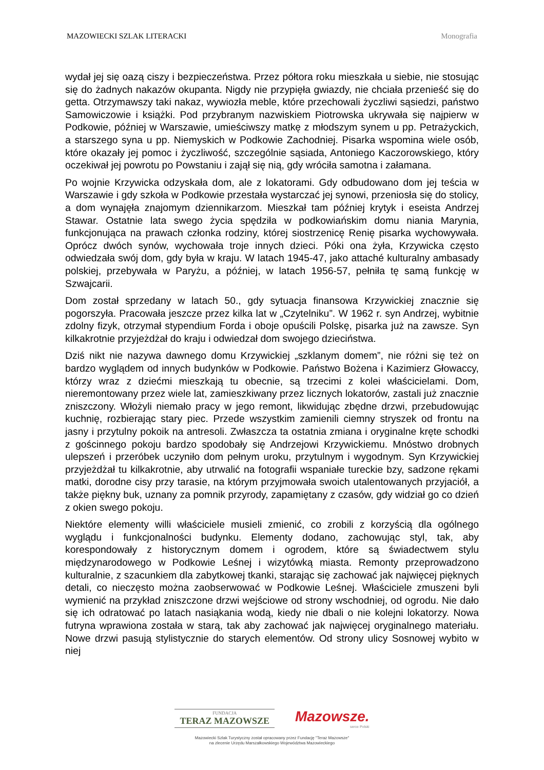MAZOWIECKI SZLAK LITERACKI Monografia
wydał jej się oazą ciszy i bezpieczeństwa. Przez półtora roku mieszkała u siebie, nie stosując się do żadnych nakazów okupanta. Nigdy nie przypięła gwiazdy, nie chciała przenieść się do getta. Otrzymawszy taki nakaz, wywiozła meble, które przechowali życzliwi sąsiedzi, państwo Samowiczowie i książki. Pod przybranym nazwiskiem Piotrowska ukrywała się najpierw w Podkowie, później w Warszawie, umieściwszy matkę z młodszym synem u pp. Petrażyckich, a starszego syna u pp. Niemyskich w Podkowie Zachodniej. Pisarka wspomina wiele osób, które okazały jej pomoc i życzliwość, szczególnie sąsiada, Antoniego Kaczorowskiego, który oczekiwał jej powrotu po Powstaniu i zajął się nią, gdy wróciła samotna i załamana.
Po wojnie Krzywicka odzyskała dom, ale z lokatorami. Gdy odbudowano dom jej teścia w Warszawie i gdy szkoła w Podkowie przestała wystarczać jej synowi, przeniosła się do stolicy, a dom wynajęła znajomym dziennikarzom. Mieszkał tam później krytyk i eseista Andrzej Stawar. Ostatnie lata swego życia spędziła w podkowiańskim domu niania Marynia, funkcjonująca na prawach członka rodziny, której siostrzenicę Renię pisarka wychowywała. Oprócz dwóch synów, wychowała troje innych dzieci. Póki ona żyła, Krzywicka często odwiedzała swój dom, gdy była w kraju. W latach 1945-47, jako attaché kulturalny ambasady polskiej, przebywała w Paryżu, a później, w latach 1956-57, pełniła tę samą funkcję w Szwajcarii.
Dom został sprzedany w latach 50., gdy sytuacja finansowa Krzywickiej znacznie się pogorszyła. Pracowała jeszcze przez kilka lat w „Czytelniku”. W 1962 r. syn Andrzej, wybitnie zdolny fizyk, otrzymał stypendium Forda i oboje opuścili Polskę, pisarka już na zawsze. Syn kilkakrotnie przyjeżdżał do kraju i odwiedzał dom swojego dzieciństwa.
Dziś nikt nie nazywa dawnego domu Krzywickiej „szklanym domem”, nie różni się też on bardzo wyglądem od innych budynków w Podkowie. Państwo Bożena i Kazimierz Głowaccy, którzy wraz z dziećmi mieszkają tu obecnie, są trzecimi z kolei właścicielami. Dom, nieremontowany przez wiele lat, zamieszkiwany przez licznych lokatorów, zastali już znacznie zniszczony. Włożyli niemało pracy w jego remont, likwidując zbędne drzwi, przebudowując kuchnię, rozbierając stary piec. Przede wszystkim zamienili ciemny stryszek od frontu na jasny i przytulny pokoik na antresoli. Zwłaszcza ta ostatnia zmiana i oryginalne kręte schodki z gościnnego pokoju bardzo spodobały się Andrzejowi Krzywickiemu. Mnóstwo drobnych ulepszeń i przeróbek uczyniło dom pełnym uroku, przytulnym i wygodnym. Syn Krzywickiej przyjeżdżał tu kilkakrotnie, aby utrwalić na fotografii wspaniałe tureckie bzy, sadzone rękami matki, dorodne cisy przy tarasie, na którym przyjmowała swoich utalentowanych przyjaciół, a także piękny buk, uznany za pomnik przyrody, zapamiętany z czasów, gdy widział go co dzień z okien swego pokoju.
Niektóre elementy willi właściciele musieli zmienić, co zrobili z korzyścią dla ogólnego wyglądu i funkcjonalności budynku. Elementy dodano, zachowując styl, tak, aby korespondowały z historycznym domem i ogrodem, które są świadectwem stylu międzynarodowego w Podkowie Leśnej i wizytówką miasta. Remonty przeprowadzono kulturalnie, z szacunkiem dla zabytkowej tkanki, starając się zachować jak najwięcej pięknych detali, co nieczęsto można zaobserwować w Podkowie Leśnej. Właściciele zmuszeni byli wymienić na przykład zniszczone drzwi wejściowe od strony wschodniej, od ogrodu. Nie dało się ich odratować po latach nasiąkania wodą, kiedy nie dbali o nie kolejni lokatorzy. Nowa futryna wprawiona została w starą, tak aby zachować jak najwięcej oryginalnego materiału. Nowe drzwi pasują stylistycznie do starych elementów. Od strony ulicy Sosnowej wybito w niej
FUNDACJA
TERAZ MAZOWSZE
Mazowsze.
serce Polski
Mazowiecki Szlak Turystyczny został opracowany przez Fundację "Teraz Mazowsze"
na zlecenie Urzędu Marszałkowskiego Województwa Mazowieckiego